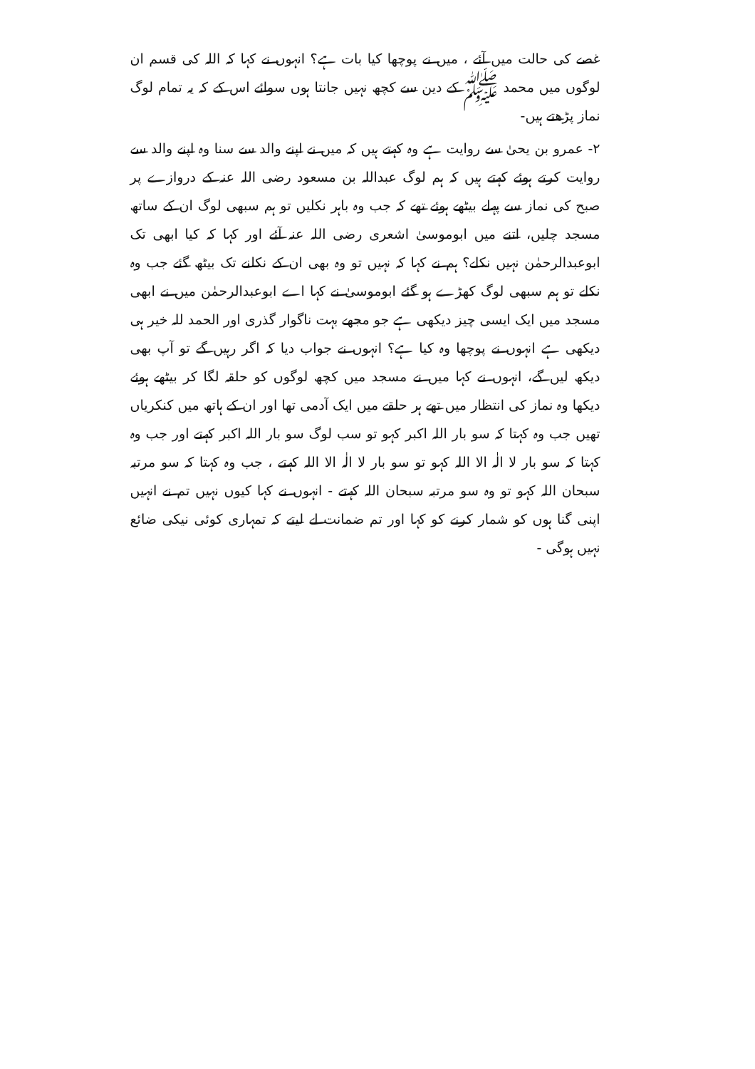غصے کی حالت میں آئے ، میں نے پوچھا کیا بات ہے؟ انہوں نے کہا کہ اللہ کی قسم ان لوگوں میں محمد ﷺ کے دین سے کچھ نہیں جانتا ہوں سوائے اس کے کہ یہ تمام لوگ نماز پڑھتے ہیں-
۲- عمرو بن یحیٰ سے روایت ہے وہ کہتے ہیں کہ میں نے اپنے والد سے سنا وہ اپنے والد سے روایت کرتے ہوئے کہتے ہیں کہ ہم لوگ عبداللہ بن مسعود رضی اللہ عنہ کے دروازے پر صبح کی نماز سے پہلے بیٹھے ہوئے تھے کہ جب وہ باہر نکلیں تو ہم سبھی لوگ ان کے ساتھ مسجد چلیں، اتنے میں ابوموسیٰ اشعری رضی اللہ عنہ آئے اور کہا کہ کیا ابھی تک ابوعبدالرحمٰن نہیں نکلے؟ ہم نے کہا کہ نہیں تو وہ بھی ان کے نکلنے تک بیٹھ گئے جب وہ نکلے تو ہم سبھی لوگ کھڑے ہو گئے ابوموسیٰ نے کہا اے ابوعبدالرحمٰن میں نے ابھی مسجد میں ایک ایسی چیز دیکھی ہے جو مجھے بہت ناگوار گذری اور الحمد للہ خیر ہی دیکھی ہے انہوں نے پوچھا وہ کیا ہے؟ انہوں نے جواب دیا کہ اگر رہیں گے تو آپ بھی دیکھ لیں گے، انہوں نے کہا میں نے مسجد میں کچھ لوگوں کو حلقہ لگا کر بیٹھے ہوئے دیکھا وہ نماز کی انتظار میں تھے ہر حلقے میں ایک آدمی تھا اور ان کے ہاتھ میں کنکریاں تھیں جب وہ کہتا کہ سو بار اللہ اکبر کہو تو سب لوگ سو بار اللہ اکبر کہتے اور جب وہ کہتا کہ سو بار لا الٰہ الا اللہ کہو تو سو بار لا الٰہ الا اللہ کہتے ، جب وہ کہتا کہ سو مرتبہ سبحان اللہ کہو تو وہ سو مرتبہ سبحان اللہ کہتے - انہوں نے کہا کیوں نہیں تم نے انہیں اپنی گنا ہوں کو شمار کرنے کو کہا اور تم ضمانت لے لیتے کہ تمہاری کوئی نیکی ضائع نہیں ہوگی -